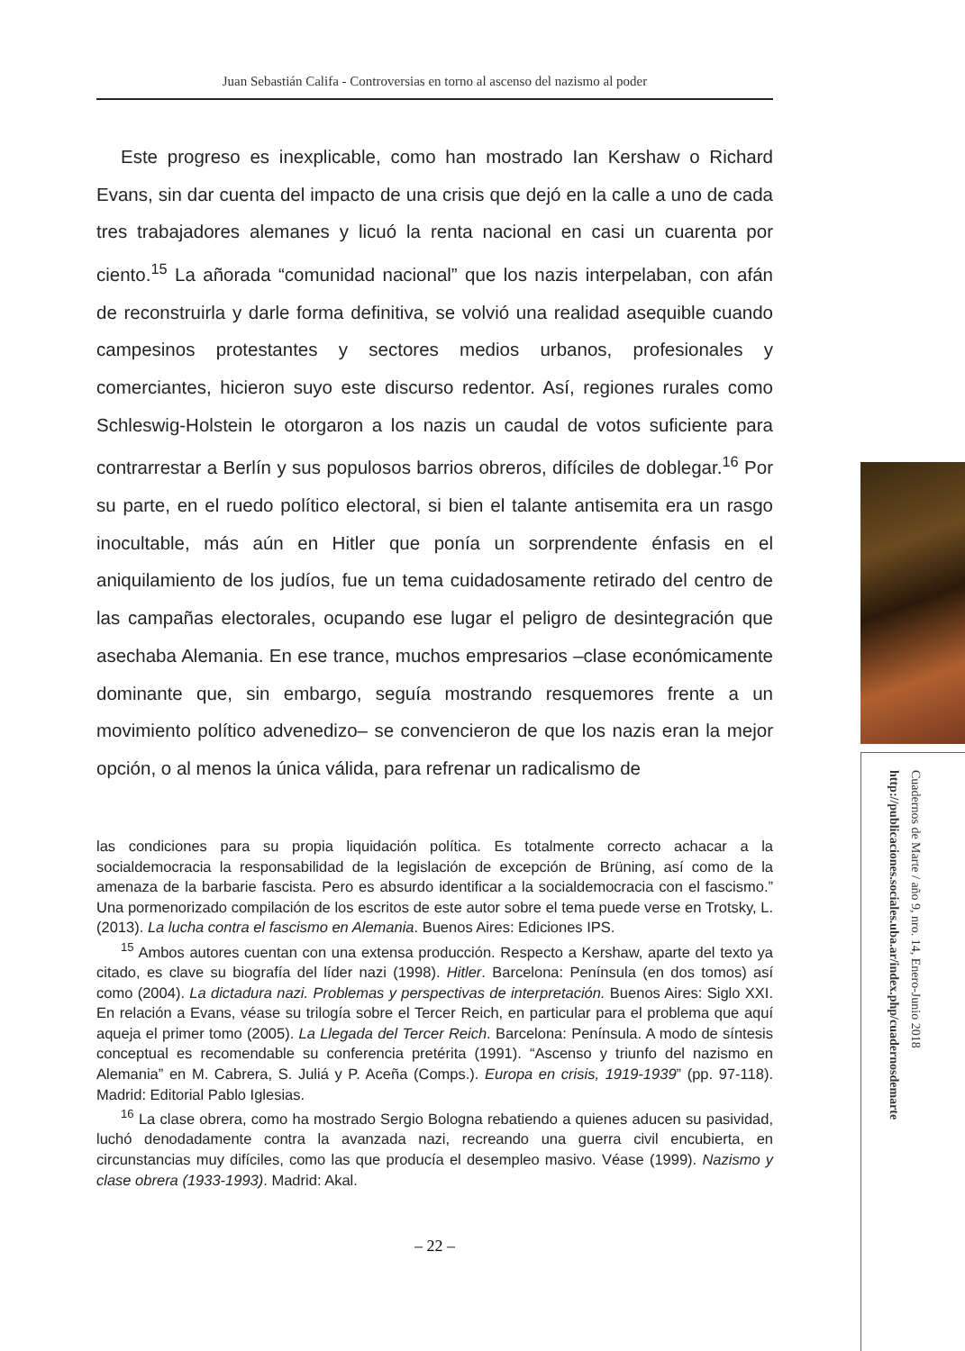Juan Sebastián Califa - Controversias en torno al ascenso del nazismo al poder
Este progreso es inexplicable, como han mostrado Ian Kershaw o Richard Evans, sin dar cuenta del impacto de una crisis que dejó en la calle a uno de cada tres trabajadores alemanes y licuó la renta nacional en casi un cuarenta por ciento.<sup>15</sup> La añorada “comunidad nacional” que los nazis interpelaban, con afán de reconstruirla y darle forma definitiva, se volvió una realidad asequible cuando campesinos protestantes y sectores medios urbanos, profesionales y comerciantes, hicieron suyo este discurso redentor. Así, regiones rurales como Schleswig-Holstein le otorgaron a los nazis un caudal de votos suficiente para contrarrestar a Berlín y sus populosos barrios obreros, difíciles de doblegar.<sup>16</sup> Por su parte, en el ruedo político electoral, si bien el talante antisemita era un rasgo inocultable, más aún en Hitler que ponía un sorprendente énfasis en el aniquilamiento de los judíos, fue un tema cuidadosamente retirado del centro de las campañas electorales, ocupando ese lugar el peligro de desintegración que asechaba Alemania. En ese trance, muchos empresarios –clase económicamente dominante que, sin embargo, seguía mostrando resquemores frente a un movimiento político advenedizo– se convencieron de que los nazis eran la mejor opción, o al menos la única válida, para refrenar un radicalismo de
las condiciones para su propia liquidación política. Es totalmente correcto achacar a la socialdemocracia la responsabilidad de la legislación de excepción de Brüning, así como de la amenaza de la barbarie fascista. Pero es absurdo identificar a la socialdemocracia con el fascismo.” Una pormenorizado compilación de los escritos de este autor sobre el tema puede verse en Trotsky, L. (2013). La lucha contra el fascismo en Alemania. Buenos Aires: Ediciones IPS.
<sup>15</sup> Ambos autores cuentan con una extensa producción. Respecto a Kershaw, aparte del texto ya citado, es clave su biografía del líder nazi (1998). Hitler. Barcelona: Península (en dos tomos) así como (2004). La dictadura nazi. Problemas y perspectivas de interpretación. Buenos Aires: Siglo XXI. En relación a Evans, véase su trilogía sobre el Tercer Reich, en particular para el problema que aquí aqueja el primer tomo (2005). La Llegada del Tercer Reich. Barcelona: Península. A modo de síntesis conceptual es recomendable su conferencia pretérita (1991). “Ascenso y triunfo del nazismo en Alemania” en M. Cabrera, S. Juliá y P. Aceña (Comps.). Europa en crisis, 1919-1939” (pp. 97-118). Madrid: Editorial Pablo Iglesias.
<sup>16</sup> La clase obrera, como ha mostrado Sergio Bologna rebatiendo a quienes aducen su pasividad, luchó denodadamente contra la avanzada nazi, recreando una guerra civil encubierta, en circunstancias muy difíciles, como las que producía el desempleo masivo. Véase (1999). Nazismo y clase obrera (1933-1993). Madrid: Akal.
– 22 –
Cuadernos de Marte / año 9, nro. 14, Enero-Junio 2018
http://publicaciones.sociales.uba.ar/index.php/cuadernosdemarte